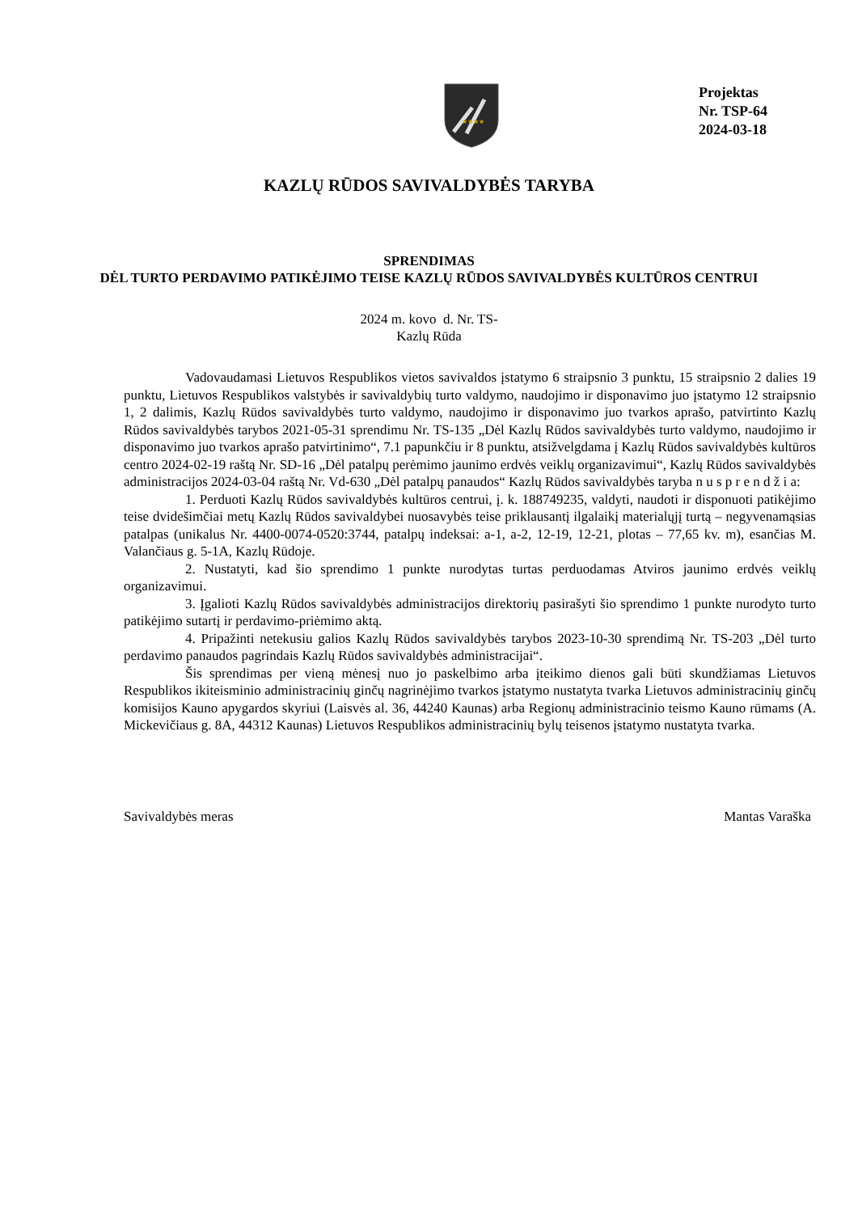★★★★
Projektas
Nr. TSP-64
2024-03-18
KAZLŲ RŪDOS SAVIVALDYBĖS TARYBA
SPRENDIMAS
DĖL TURTO PERDAVIMO PATIKĖJIMO TEISE KAZLŲ RŪDOS SAVIVALDYBĖS KULTŪROS CENTRUI
2024 m. kovo d. Nr. TS-
Kazlų Rūda
Vadovaudamasi Lietuvos Respublikos vietos savivaldos įstatymo 6 straipsnio 3 punktu, 15 straipsnio 2 dalies 19 punktu, Lietuvos Respublikos valstybės ir savivaldybių turto valdymo, naudojimo ir disponavimo juo įstatymo 12 straipsnio 1, 2 dalimis, Kazlų Rūdos savivaldybės turto valdymo, naudojimo ir disponavimo juo tvarkos aprašo, patvirtinto Kazlų Rūdos savivaldybės tarybos 2021-05-31 sprendimu Nr. TS-135 „Dėl Kazlų Rūdos savivaldybės turto valdymo, naudojimo ir disponavimo juo tvarkos aprašo patvirtinimo“, 7.1 papunkčiu ir 8 punktu, atsižvelgdama į Kazlų Rūdos savivaldybės kultūros centro 2024-02-19 raštą Nr. SD-16 „Dėl patalpų perėmimo jaunimo erdvės veiklų organizavimui“, Kazlų Rūdos savivaldybės administracijos 2024-03-04 raštą Nr. Vd-630 „Dėl patalpų panaudos“ Kazlų Rūdos savivaldybės taryba n u s p r e n d ž i a:
1. Perduoti Kazlų Rūdos savivaldybės kultūros centrui, į. k. 188749235, valdyti, naudoti ir disponuoti patikėjimo teise dvidešimčiai metų Kazlų Rūdos savivaldybei nuosavybės teise priklausantį ilgalaikį materialųjį turtą – negyvenamąsias patalpas (unikalus Nr. 4400-0074-0520:3744, patalpų indeksai: a-1, a-2, 12-19, 12-21, plotas – 77,65 kv. m), esančias M. Valančiaus g. 5-1A, Kazlų Rūdoje.
2. Nustatyti, kad šio sprendimo 1 punkte nurodytas turtas perduodamas Atviros jaunimo erdvės veiklų organizavimui.
3. Įgalioti Kazlų Rūdos savivaldybės administracijos direktorių pasirašyti šio sprendimo 1 punkte nurodyto turto patikėjimo sutartį ir perdavimo-priėmimo aktą.
4. Pripažinti netekusiu galios Kazlų Rūdos savivaldybės tarybos 2023-10-30 sprendimą Nr. TS-203 „Dėl turto perdavimo panaudos pagrindais Kazlų Rūdos savivaldybės administracijai“.
Šis sprendimas per vieną mėnesį nuo jo paskelbimo arba įteikimo dienos gali būti skundžiamas Lietuvos Respublikos ikiteisminio administracinių ginčų nagrinėjimo tvarkos įstatymo nustatyta tvarka Lietuvos administracinių ginčų komisijos Kauno apygardos skyriui (Laisvės al. 36, 44240 Kaunas) arba Regionų administracinio teismo Kauno rūmams (A. Mickevičiaus g. 8A, 44312 Kaunas) Lietuvos Respublikos administracinių bylų teisenos įstatymo nustatyta tvarka.
Savivaldybės meras Mantas Varaška